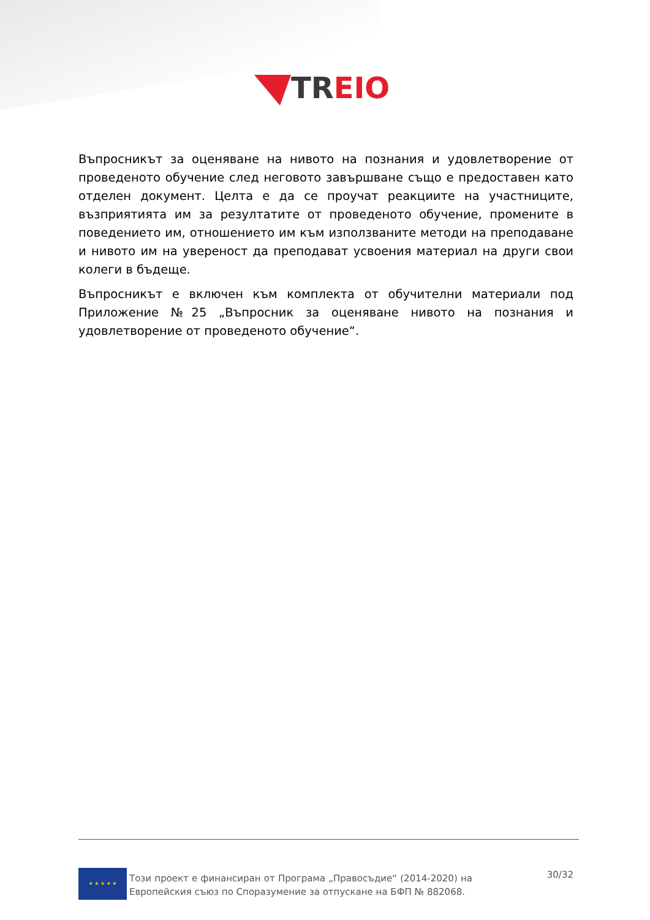TREIO
Въпросникът за оценяване на нивото на познания и удовлетворение от проведеното обучение след неговото завършване също е предоставен като отделен документ. Целта е да се проучат реакциите на участниците, възприятията им за резултатите от проведеното обучение, промените в поведението им, отношението им към използваните методи на преподаване и нивото им на увереност да преподават усвоения материал на други свои колеги в бъдеще.
Въпросникът е включен към комплекта от обучителни материали под Приложение №25 „Въпросник за оценяване нивото на познания и удовлетворение от проведеното обучение“.
★ ★ ★ ★ ★
Този проект е финансиран от Програма „Правосъдие“ (2014-2020) на Европейския съюз по Споразумение за отпускане на БФП № 882068.
30/32